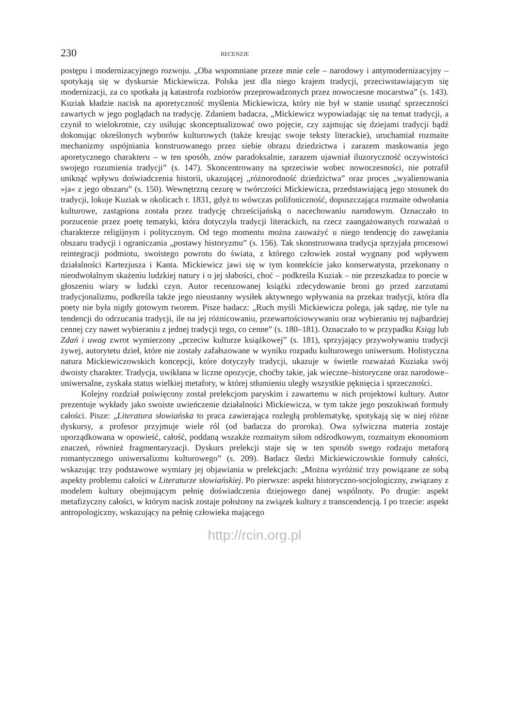230 RECENZJE
postępu i modernizacyjnego rozwoju. „Oba wspomniane przeze mnie cele – narodowy i antymodernizacyjny – spotykają się w dyskursie Mickiewicza. Polska jest dla niego krajem tradycji, przeciwstawiającym się modernizacji, za co spotkała ją katastrofa rozbiorów przeprowadzonych przez nowoczesne mocarstwa” (s. 143). Kuziak kładzie nacisk na aporetyczność myślenia Mickiewicza, który nie był w stanie usunąć sprzeczności zawartych w jego poglądach na tradycję. Zdaniem badacza, „Mickiewicz wypowiadając się na temat tradycji, a czynił to wielokrotnie, czy usiłując skonceptualizować owo pojęcie, czy zajmując się dziejami tradycji bądź dokonując określonych wyborów kulturowych (także kreując swoje teksty literackie), uruchamiał rozmaite mechanizmy uspójniania konstruowanego przez siebie obrazu dziedzictwa i zarazem maskowania jego aporetycznego charakteru – w ten sposób, znów paradoksalnie, zarazem ujawniał iluzoryczność oczywistości swojego rozumienia tradycji” (s. 147). Skoncentrowany na sprzeciwie wobec nowoczesności, nie potrafił uniknąć wpływu doświadczenia historii, ukazującej „różnorodność dziedzictwa” oraz proces „wyalienowania »ja« z jego obszaru” (s. 150). Wewnętrzną cezurę w twórczości Mickiewicza, przedstawiającą jego stosunek do tradycji, lokuje Kuziak w okolicach r. 1831, gdyż to wówczas polifoniczność, dopuszczająca rozmaite odwołania kulturowe, zastąpiona została przez tradycję chrześcijańską o nacechowaniu narodowym. Oznaczało to porzucenie przez poetę tematyki, która dotyczyła tradycji literackich, na rzecz zaangażowanych rozważań o charakterze religijnym i politycznym. Od tego momentu można zauważyć u niego tendencję do zawężania obszaru tradycji i ograniczania „postawy historyzmu” (s. 156). Tak skonstruowana tradycja sprzyjała procesowi reintegracji podmiotu, swoistego powrotu do świata, z którego człowiek został wygnany pod wpływem działalności Kartezjusza i Kanta. Mickiewicz jawi się w tym kontekście jako konserwatysta, przekonany o nieodwołalnym skażeniu ludzkiej natury i o jej słabości, choć – podkreśla Kuziak – nie przeszkadza to poecie w głoszeniu wiary w ludzki czyn. Autor recenzowanej książki zdecydowanie broni go przed zarzutami tradycjonalizmu, podkreśla także jego nieustanny wysiłek aktywnego wpływania na przekaz tradycji, która dla poety nie była nigdy gotowym tworem. Pisze badacz: „Ruch myśli Mickiewicza polega, jak sądzę, nie tyle na tendencji do odrzucania tradycji, ile na jej różnicowaniu, przewartościowywaniu oraz wybieraniu tej najbardziej cennej czy nawet wybieraniu z jednej tradycji tego, co cenne” (s. 180–181). Oznaczało to w przypadku Ksiąg lub Zdań i uwag zwrot wymierzony „przeciw kulturze książkowej” (s. 181), sprzyjający przywoływaniu tradycji żywej, autorytetu dzieł, które nie zostały zafałszowane w wyniku rozpadu kulturowego uniwersum. Holistyczna natura Mickiewiczowskich koncepcji, które dotyczyły tradycji, ukazuje w świetle rozważań Kuziaka swój dwoisty charakter. Tradycja, uwikłana w liczne opozycje, choćby takie, jak wieczne–historyczne oraz narodowe–uniwersalne, zyskała status wielkiej metafory, w której stłumieniu uległy wszystkie pęknięcia i sprzeczności.
Kolejny rozdział poświęcony został prelekcjom paryskim i zawartemu w nich projektowi kultury. Autor prezentuje wykłady jako swoiste uwieńczenie działalności Mickiewicza, w tym także jego poszukiwań formuły całości. Pisze: „Literatura słowiańska to praca zawierająca rozległą problematykę, spotykają się w niej różne dyskursy, a profesor przyjmuje wiele ról (od badacza do proroka). Owa sylwiczna materia zostaje uporządkowana w opowieść, całość, poddaną wszakże rozmaitym siłom odśrodkowym, rozmaitym ekonomiom znaczeń, również fragmentaryzacji. Dyskurs prelekcji staje się w ten sposób swego rodzaju metaforą romantycznego uniwersalizmu kulturowego” (s. 209). Badacz śledzi Mickiewiczowskie formuły całości, wskazując trzy podstawowe wymiary jej objawiania w prelekcjach: „Można wyróżnić trzy powiązane ze sobą aspekty problemu całości w Literaturze słowiańskiej. Po pierwsze: aspekt historyczno-socjologiczny, związany z modelem kultury obejmującym pełnię doświadczenia dziejowego danej wspólnoty. Po drugie: aspekt metafizyczny całości, w którym nacisk zostaje położony na związek kultury z transcendencją. I po trzecie: aspekt antropologiczny, wskazujący na pełnię człowieka mającego
http://rcin.org.pl